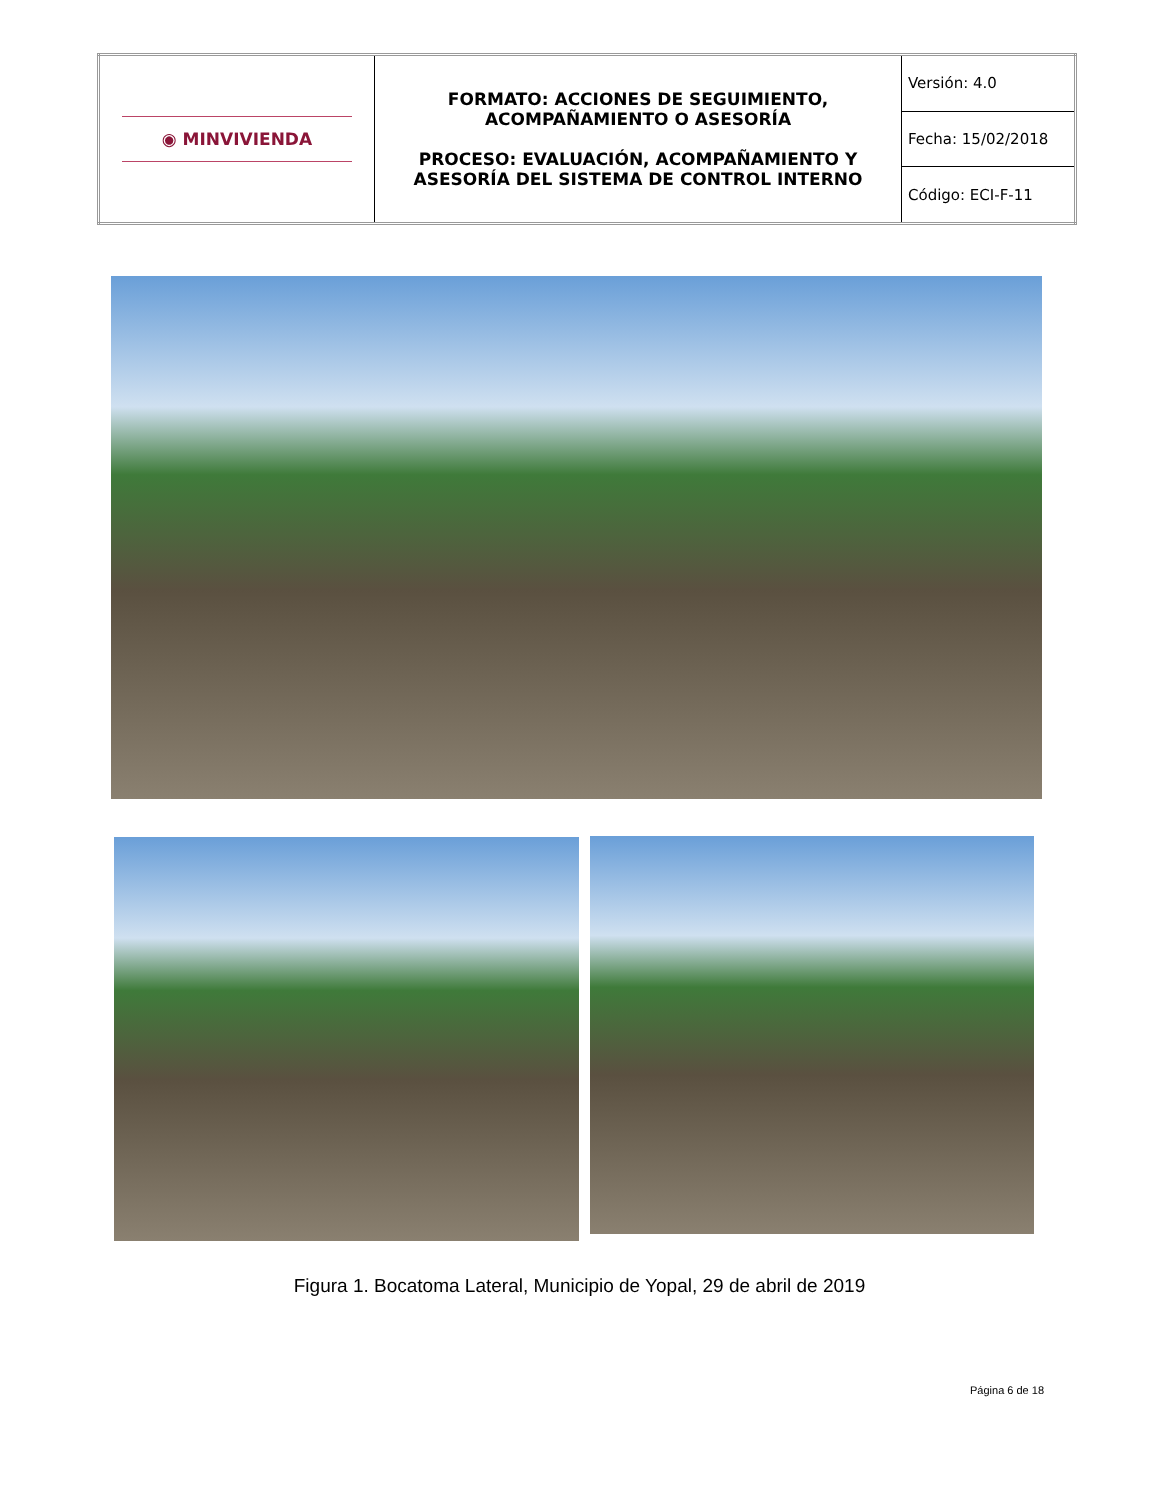| ◉ MINVIVIENDA | FORMATO: ACCIONES DE SEGUIMIENTO, ACOMPAÑAMIENTO O ASESORÍA PROCESO: EVALUACIÓN, ACOMPAÑAMIENTO Y ASESORÍA DEL SISTEMA DE CONTROL INTERNO | Versión: 4.0 |
| | | Fecha: 15/02/2018 |
| | | Código: ECI-F-11 |
Figura 1. Bocatoma Lateral, Municipio de Yopal, 29 de abril de 2019
Página 6 de 18